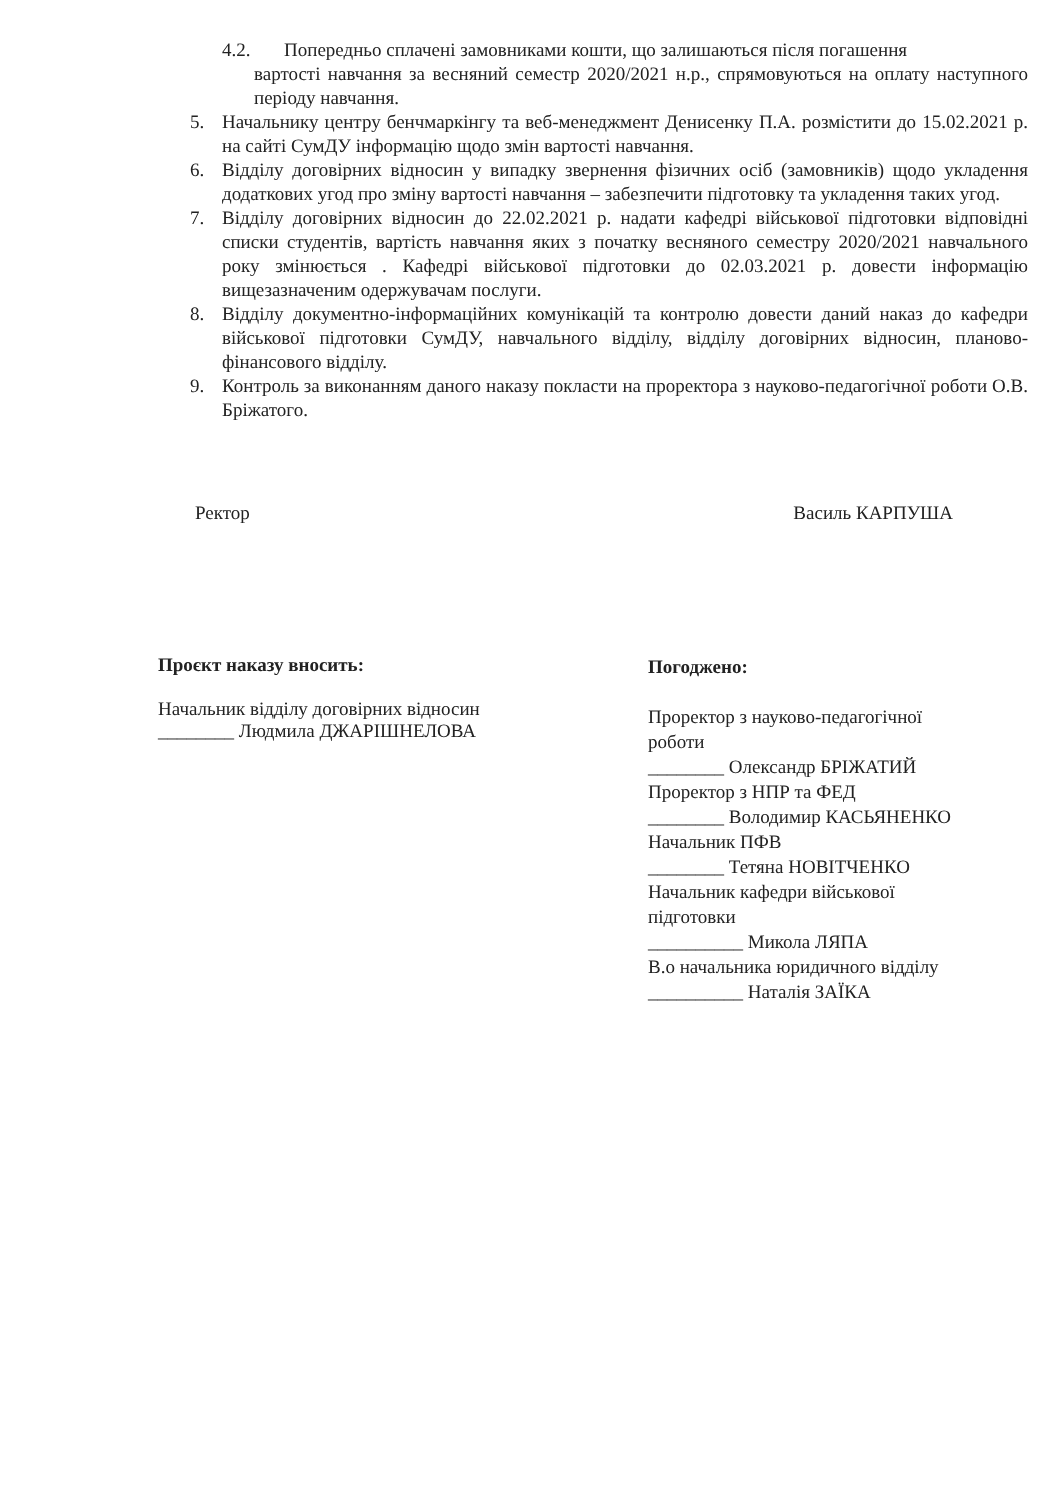4.2. Попередньо сплачені замовниками кошти, що залишаються після погашення
вартості навчання за весняний семестр 2020/2021 н.р., спрямовуються на оплату наступного періоду навчання.
5. Начальнику центру бенчмаркінгу та веб-менеджмент Денисенку П.А. розмістити до 15.02.2021 р. на сайті СумДУ інформацію щодо змін вартості навчання.
6. Відділу договірних відносин у випадку звернення фізичних осіб (замовників) щодо укладення додаткових угод про зміну вартості навчання – забезпечити підготовку та укладення таких угод.
7. Відділу договірних відносин до 22.02.2021 р. надати кафедрі військової підготовки відповідні списки студентів, вартість навчання яких з початку весняного семестру 2020/2021 навчального року змінюється . Кафедрі військової підготовки до 02.03.2021 р. довести інформацію вищезазначеним одержувачам послуги.
8. Відділу документно-інформаційних комунікацій та контролю довести даний наказ до кафедри військової підготовки СумДУ, навчального відділу, відділу договірних відносин, планово-фінансового відділу.
9. Контроль за виконанням даного наказу покласти на проректора з науково-педагогічної роботи О.В. Бріжатого.
Ректор Василь КАРПУША
Проєкт наказу вносить:
Начальник відділу договірних відносин
________ Людмила ДЖАРІШНЕЛОВА
Погоджено:
Проректор з науково-педагогічної
роботи
________ Олександр БРІЖАТИЙ
Проректор з НПР та ФЕД
________ Володимир КАСЬЯНЕНКО
Начальник ПФВ
________ Тетяна НОВІТЧЕНКО
Начальник кафедри військової
підготовки
__________ Микола ЛЯПА
В.о начальника юридичного відділу
__________ Наталія ЗАЇКА